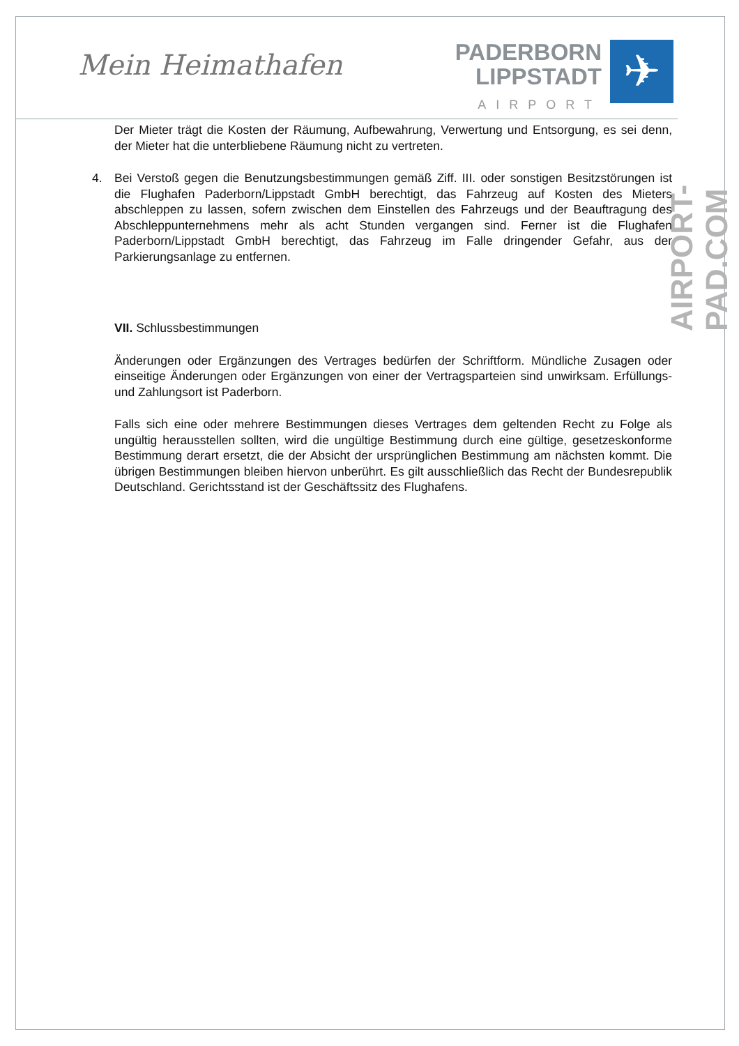Mein Heimathafen
PADERBORN
LIPPSTADT
AIRPORT
✈
AIRPORT-PAD.COM
Der Mieter trägt die Kosten der Räumung, Aufbewahrung, Verwertung und Entsorgung, es sei denn, der Mieter hat die unterbliebene Räumung nicht zu vertreten.
4. Bei Verstoß gegen die Benutzungsbestimmungen gemäß Ziff. III. oder sonstigen Besitzstörungen ist die Flughafen Paderborn/Lippstadt GmbH berechtigt, das Fahrzeug auf Kosten des Mieters abschleppen zu lassen, sofern zwischen dem Einstellen des Fahrzeugs und der Beauftragung des Abschleppunternehmens mehr als acht Stunden vergangen sind. Ferner ist die Flughafen Paderborn/Lippstadt GmbH berechtigt, das Fahrzeug im Falle dringender Gefahr, aus der Parkierungsanlage zu entfernen.
VII. Schlussbestimmungen
Änderungen oder Ergänzungen des Vertrages bedürfen der Schriftform. Mündliche Zusagen oder einseitige Änderungen oder Ergänzungen von einer der Vertragsparteien sind unwirksam. Erfüllungs- und Zahlungsort ist Paderborn.
Falls sich eine oder mehrere Bestimmungen dieses Vertrages dem geltenden Recht zu Folge als ungültig herausstellen sollten, wird die ungültige Bestimmung durch eine gültige, gesetzeskonforme Bestimmung derart ersetzt, die der Absicht der ursprünglichen Bestimmung am nächsten kommt. Die übrigen Bestimmungen bleiben hiervon unberührt. Es gilt ausschließlich das Recht der Bundesrepublik Deutschland. Gerichtsstand ist der Geschäftssitz des Flughafens.